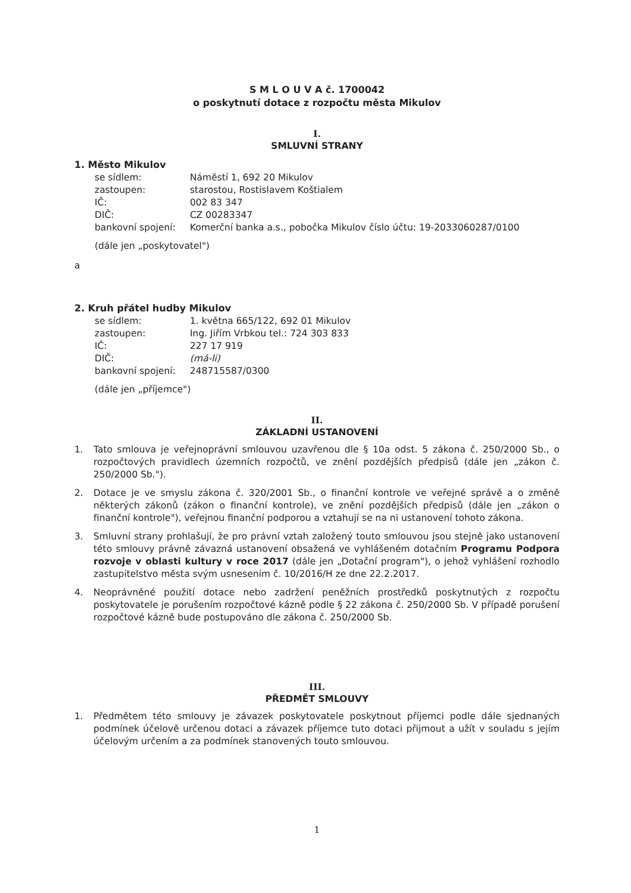S M L O U V A č. 1700042
o poskytnutí dotace z rozpočtu města Mikulov
I.
SMLUVNÍ STRANY
1. Město Mikulov
| se sídlem: | Náměstí 1, 692 20 Mikulov |
| zastoupen: | starostou, Rostislavem Koštialem |
| IČ: | 002 83 347 |
| DIČ: | CZ 00283347 |
| bankovní spojení: | Komerční banka a.s., pobočka Mikulov číslo účtu: 19-2033060287/0100 |
(dále jen „poskytovatel")
a
2. Kruh přátel hudby Mikulov
| se sídlem: | 1. května 665/122, 692 01 Mikulov |
| zastoupen: | Ing. Jiřím Vrbkou tel.: 724 303 833 |
| IČ: | 227 17 919 |
| DIČ: | (má-li) |
| bankovní spojení: | 248715587/0300 |
(dále jen „příjemce")
II.
ZÁKLADNÍ USTANOVENÍ
1. Tato smlouva je veřejnoprávní smlouvou uzavřenou dle § 10a odst. 5 zákona č. 250/2000 Sb., o rozpočtových pravidlech územních rozpočtů, ve znění pozdějších předpisů (dále jen „zákon č. 250/2000 Sb.").
2. Dotace je ve smyslu zákona č. 320/2001 Sb., o finanční kontrole ve veřejné správě a o změně některých zákonů (zákon o finanční kontrole), ve znění pozdějších předpisů (dále jen „zákon o finanční kontrole"), veřejnou finanční podporou a vztahují se na ni ustanovení tohoto zákona.
3. Smluvní strany prohlašují, že pro právní vztah založený touto smlouvou jsou stejně jako ustanovení této smlouvy právně závazná ustanovení obsažená ve vyhlášeném dotačním Programu Podpora rozvoje v oblasti kultury v roce 2017 (dále jen „Dotační program"), o jehož vyhlášení rozhodlo zastupitelstvo města svým usnesením č. 10/2016/H ze dne 22.2.2017.
4. Neoprávněné použití dotace nebo zadržení peněžních prostředků poskytnutých z rozpočtu poskytovatele je porušením rozpočtové kázně podle § 22 zákona č. 250/2000 Sb. V případě porušení rozpočtové kázně bude postupováno dle zákona č. 250/2000 Sb.
III.
PŘEDMĚT SMLOUVY
1. Předmětem této smlouvy je závazek poskytovatele poskytnout příjemci podle dále sjednaných podmínek účelově určenou dotaci a závazek příjemce tuto dotaci přijmout a užít v souladu s jejím účelovým určením a za podmínek stanovených touto smlouvou.
1